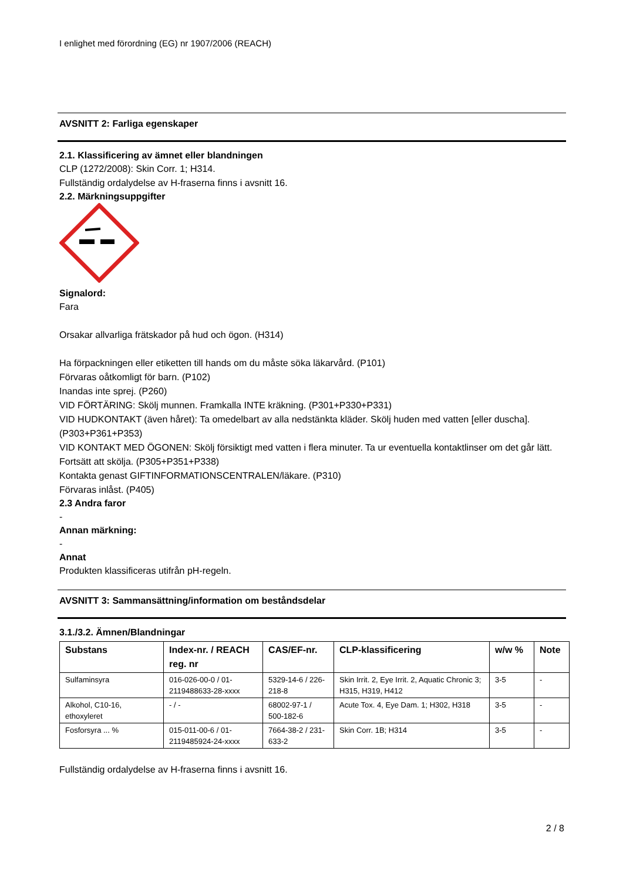I enlighet med förordning (EG) nr 1907/2006 (REACH)
AVSNITT 2: Farliga egenskaper
2.1. Klassificering av ämnet eller blandningen
CLP (1272/2008): Skin Corr. 1; H314.
Fullständig ordalydelse av H-fraserna finns i avsnitt 16.
2.2. Märkningsuppgifter
Signalord:
Fara
Orsakar allvarliga frätskador på hud och ögon. (H314)
Ha förpackningen eller etiketten till hands om du måste söka läkarvård. (P101)
Förvaras oåtkomligt för barn. (P102)
Inandas inte sprej. (P260)
VID FÖRTÄRING: Skölj munnen. Framkalla INTE kräkning. (P301+P330+P331)
VID HUDKONTAKT (även håret): Ta omedelbart av alla nedstänkta kläder. Skölj huden med vatten [eller duscha]. (P303+P361+P353)
VID KONTAKT MED ÖGONEN: Skölj försiktigt med vatten i flera minuter. Ta ur eventuella kontaktlinser om det går lätt. Fortsätt att skölja. (P305+P351+P338)
Kontakta genast GIFTINFORMATIONSCENTRALEN/läkare. (P310)
Förvaras inlåst. (P405)
2.3 Andra faror
-
Annan märkning:
-
Annat
Produkten klassificeras utifrån pH-regeln.
AVSNITT 3: Sammansättning/information om beståndsdelar
3.1./3.2. Ämnen/Blandningar
| Substans | Index-nr. / REACH reg. nr | CAS/EF-nr. | CLP-klassificering | w/w % | Note |
| --- | --- | --- | --- | --- | --- |
| Sulfaminsyra | 016-026-00-0 / 01-2119488633-28-xxxx | 5329-14-6 / 226-218-8 | Skin Irrit. 2, Eye Irrit. 2, Aquatic Chronic 3; H315, H319, H412 | 3-5 | - |
| Alkohol, C10-16, ethoxyleret | - / - | 68002-97-1 / 500-182-6 | Acute Tox. 4, Eye Dam. 1; H302, H318 | 3-5 | - |
| Fosforsyra ... % | 015-011-00-6 / 01-2119485924-24-xxxx | 7664-38-2 / 231-633-2 | Skin Corr. 1B; H314 | 3-5 | - |
Fullständig ordalydelse av H-fraserna finns i avsnitt 16.
2 / 8